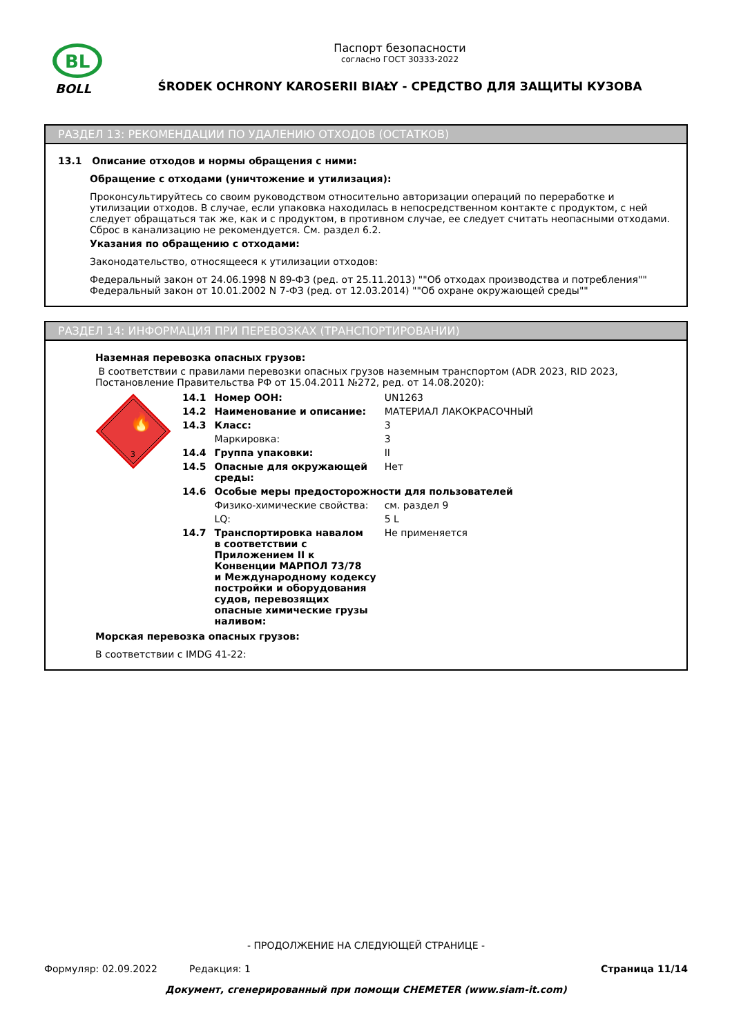BL
BOLL
Паспорт безопасности
согласно ГОСТ 30333-2022
ŚRODEK OCHRONY KAROSERII BIAŁY - СРЕДСТВО ДЛЯ ЗАЩИТЫ КУЗОВА
РАЗДЕЛ 13: РЕКОМЕНДАЦИИ ПО УДАЛЕНИЮ ОТХОДОВ (ОСТАТКОВ)
13.1 Описание отходов и нормы обращения с ними:
Обращение с отходами (уничтожение и утилизация):
Проконсультируйтесь со своим руководством относительно авторизации операций по переработке и утилизации отходов. В случае, если упаковка находилась в непосредственном контакте с продуктом, с ней следует обращаться так же, как и с продуктом, в противном случае, ее следует считать неопасными отходами. Сброс в канализацию не рекомендуется. См. раздел 6.2.
Указания по обращению с отходами:
Законодательство, относящееся к утилизации отходов:
Федеральный закон от 24.06.1998 N 89-ФЗ (ред. от 25.11.2013) ""Об отходах производства и потребления""
Федеральный закон от 10.01.2002 N 7-ФЗ (ред. от 12.03.2014) ""Об охране окружающей среды""
РАЗДЕЛ 14: ИНФОРМАЦИЯ ПРИ ПЕРЕВОЗКАХ (ТРАНСПОРТИРОВАНИИ)
Наземная перевозка опасных грузов:
В соответствии с правилами перевозки опасных грузов наземным транспортом (ADR 2023, RID 2023, Постановление Правительства РФ от 15.04.2011 №272, ред. от 14.08.2020):
🔥
3
| 14.1 | Номер ООН: | UN1263 |
| 14.2 | Наименование и описание: | МАТЕРИАЛ ЛАКОКРАСОЧНЫЙ |
| 14.3 | Класс: | 3 |
| | Маркировка: | 3 |
| 14.4 | Группа упаковки: | II |
| 14.5 | Опасные для окружающей среды: | Нет |
| 14.6 | Особые меры предосторожности для пользователей | |
| | Физико-химические свойства: | см. раздел 9 |
| | LQ: | 5 L |
| 14.7 | Транспортировка навалом в соответствии с Приложением II к Конвенции МАРПОЛ 73/78 и Международному кодексу постройки и оборудования судов, перевозящих опасные химические грузы наливом: | Не применяется |
Морская перевозка опасных грузов:
В соответствии с IMDG 41-22:
- ПРОДОЛЖЕНИЕ НА СЛЕДУЮЩЕЙ СТРАНИЦЕ -
Формуляр: 02.09.2022 Редакция: 1 Страница 11/14
Документ, сгенерированный при помощи CHEMETER (www.siam-it.com)